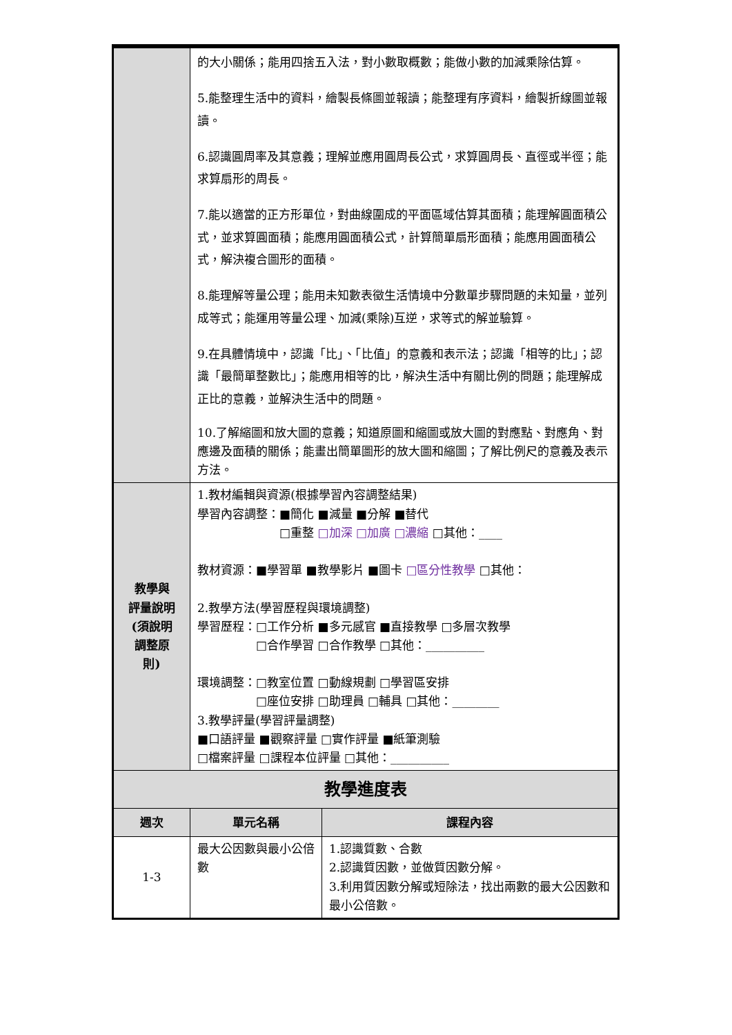| | 的大小關係；能用四捨五入法，對小數取概數；能做小數的加減乘除估算。 5.能整理生活中的資料，繪製長條圖並報讀；能整理有序資料，繪製折線圖並報讀。 6.認識圓周率及其意義；理解並應用圓周長公式，求算圓周長、直徑或半徑；能求算扇形的周長。 7.能以適當的正方形單位，對曲線圍成的平面區域估算其面積；能理解圓面積公式，並求算圓面積；能應用圓面積公式，計算簡單扇形面積；能應用圓面積公式，解決複合圖形的面積。 8.能理解等量公理；能用未知數表徵生活情境中分數單步驟問題的未知量，並列成等式；能運用等量公理、加減(乘除)互逆，求等式的解並驗算。 9.在具體情境中，認識「比」、「比值」的意義和表示法；認識「相等的比」；認識「最簡單整數比」；能應用相等的比，解決生活中有關比例的問題；能理解成正比的意義，並解決生活中的問題。 10.了解縮圖和放大圖的意義；知道原圖和縮圖或放大圖的對應點、對應角、對應邊及面積的關係；能畫出簡單圖形的放大圖和縮圖；了解比例尺的意義及表示方法。 | |
| 教學與 評量說明 (須說明 調整原 則) | 1.教材編輯與資源(根據學習內容調整結果) 學習內容調整：■簡化 ■減量 ■分解 ■替代 □重整 □加深 □加廣 □濃縮 □其他：____ 教材資源：■學習單 ■教學影片 ■圖卡 □區分性教學 □其他： 2.教學方法(學習歷程與環境調整) 學習歷程：□工作分析 ■多元感官 ■直接教學 □多層次教學 □合作學習 □合作教學 □其他：__________ 環境調整：□教室位置 □動線規劃 □學習區安排 □座位安排 □助理員 □輔具 □其他：________ 3.教學評量(學習評量調整) ■口語評量 ■觀察評量 □實作評量 ■紙筆測驗 □檔案評量 □課程本位評量 □其他：__________ | |
| 教學進度表 | | |
| 週次 | 單元名稱 | 課程內容 |
| 1-3 | 最大公因數與最小公倍數 | 1.認識質數、合數 2.認識質因數，並做質因數分解。 3.利用質因數分解或短除法，找出兩數的最大公因數和最小公倍數。 |